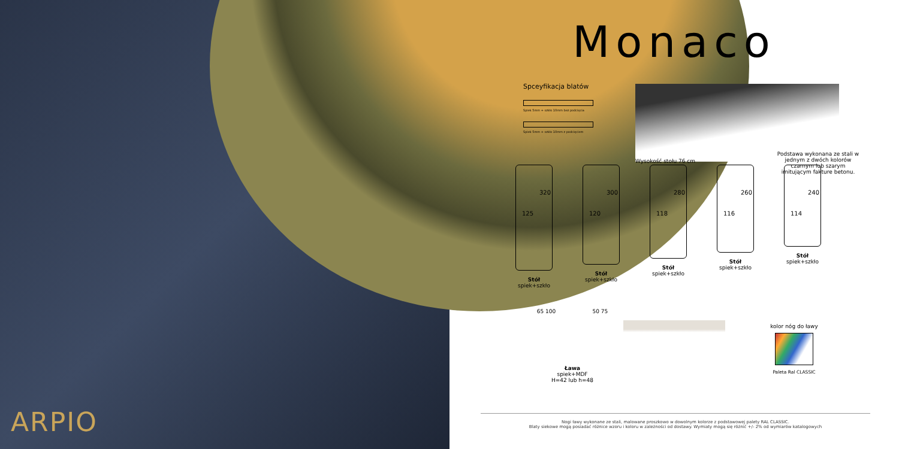ARPIO
Monaco
Spceyfikacja blatów
Spiek 5mm + szkło 10mm bez podcięcia
Spiek 5mm + szkło 10mm z podcięciem
Wysokość stołu 76 cm
Podstawa wykonana ze stali w jednym z dwóch kolorów czarnym lub szarym imitującym fakture betonu.
320
125
Stół
spiek+szkło
300
120
Stół
spiek+szkło
280
118
Stół
spiek+szkło
260
116
Stół
spiek+szkło
240
114
Stół
spiek+szkło
65 100 50 75
Ława
spiek+MDF
H=42 lub h=48
kolor nóg do ławy
Paleta Ral CLASSIC
Nogi ławy wykonane ze stali, malowane proszkowo w dowolnym kolorze z podstawowej palety RAL CLASSIC.
Blaty siekowe mogą posiadać różnice wzoru i koloru w zależności od dostawy. Wymiaty mogą się różnić +/- 2% od wymiarów katalogowych